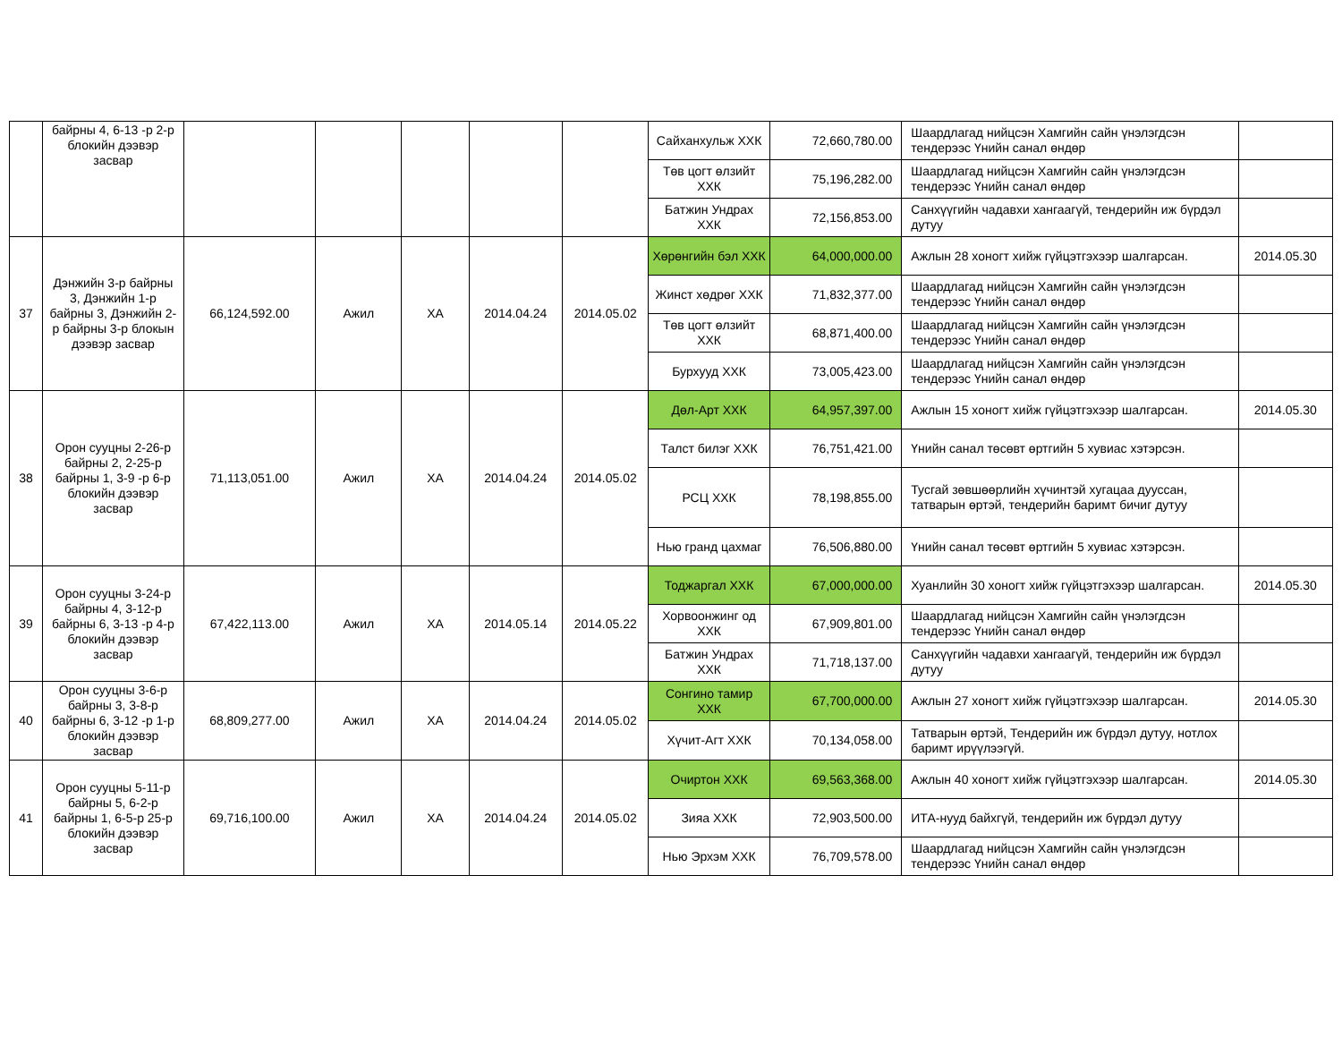| | байрны 4, 6-13 -р 2-р блокийн дээвэр засвар | | | | | | Сайханхульж ХХК | 72,660,780.00 | Шаардлагад нийцсэн Хамгийн сайн үнэлэгдсэн тендерээс Үнийн санал өндөр | |
| | | | | | | | Төв цогт өлзийт ХХК | 75,196,282.00 | Шаардлагад нийцсэн Хамгийн сайн үнэлэгдсэн тендерээс Үнийн санал өндөр | |
| | | | | | | | Батжин Ундрах ХХК | 72,156,853.00 | Санхүүгийн чадавхи хангаагүй, тендерийн иж бүрдэл дутуу | |
| 37 | Дэнжийн 3-р байрны 3, Дэнжийн 1-р байрны 3, Дэнжийн 2-р байрны 3-р блокын дээвэр засвар | 66,124,592.00 | Ажил | ХА | 2014.04.24 | 2014.05.02 | Хөрөнгийн бэл ХХК | 64,000,000.00 | Ажлын 28 хоногт хийж гүйцэтгэхээр шалгарсан. | 2014.05.30 |
| | | | | | | | Жинст хөдрөг ХХК | 71,832,377.00 | Шаардлагад нийцсэн Хамгийн сайн үнэлэгдсэн тендерээс Үнийн санал өндөр | |
| | | | | | | | Төв цогт өлзийт ХХК | 68,871,400.00 | Шаардлагад нийцсэн Хамгийн сайн үнэлэгдсэн тендерээс Үнийн санал өндөр | |
| | | | | | | | Бурхууд ХХК | 73,005,423.00 | Шаардлагад нийцсэн Хамгийн сайн үнэлэгдсэн тендерээс Үнийн санал өндөр | |
| 38 | Орон сууцны 2-26-р байрны 2, 2-25-р байрны 1, 3-9 -р 6-р блокийн дээвэр засвар | 71,113,051.00 | Ажил | ХА | 2014.04.24 | 2014.05.02 | Дөл-Арт ХХК | 64,957,397.00 | Ажлын 15 хоногт хийж гүйцэтгэхээр шалгарсан. | 2014.05.30 |
| | | | | | | | Талст билэг ХХК | 76,751,421.00 | Үнийн санал төсөвт өртгийн 5 хувиас хэтэрсэн. | |
| | | | | | | | РСЦ ХХК | 78,198,855.00 | Тусгай зөвшөөрлийн хүчинтэй хугацаа дууссан, татварын өртэй, тендерийн баримт бичиг дутуу | |
| | | | | | | | Нью гранд цахмаг | 76,506,880.00 | Үнийн санал төсөвт өртгийн 5 хувиас хэтэрсэн. | |
| 39 | Орон сууцны 3-24-р байрны 4, 3-12-р байрны 6, 3-13 -р 4-р блокийн дээвэр засвар | 67,422,113.00 | Ажил | ХА | 2014.05.14 | 2014.05.22 | Тоджаргал ХХК | 67,000,000.00 | Хуанлийн 30 хоногт хийж гүйцэтгэхээр шалгарсан. | 2014.05.30 |
| | | | | | | | Хорвоонжинг од ХХК | 67,909,801.00 | Шаардлагад нийцсэн Хамгийн сайн үнэлэгдсэн тендерээс Үнийн санал өндөр | |
| | | | | | | | Батжин Ундрах ХХК | 71,718,137.00 | Санхүүгийн чадавхи хангаагүй, тендерийн иж бүрдэл дутуу | |
| 40 | Орон сууцны 3-6-р байрны 3, 3-8-р байрны 6, 3-12 -р 1-р блокийн дээвэр засвар | 68,809,277.00 | Ажил | ХА | 2014.04.24 | 2014.05.02 | Сонгино тамир ХХК | 67,700,000.00 | Ажлын 27 хоногт хийж гүйцэтгэхээр шалгарсан. | 2014.05.30 |
| | | | | | | | Хүчит-Агт ХХК | 70,134,058.00 | Татварын өртэй, Тендерийн иж бүрдэл дутуу, нотлох баримт ирүүлээгүй. | |
| 41 | Орон сууцны 5-11-р байрны 5, 6-2-р байрны 1, 6-5-р 25-р блокийн дээвэр засвар | 69,716,100.00 | Ажил | ХА | 2014.04.24 | 2014.05.02 | Очиртон ХХК | 69,563,368.00 | Ажлын 40 хоногт хийж гүйцэтгэхээр шалгарсан. | 2014.05.30 |
| | | | | | | | Зияа ХХК | 72,903,500.00 | ИТА-нууд байхгүй, тендерийн иж бүрдэл дутуу | |
| | | | | | | | Нью Эрхэм ХХК | 76,709,578.00 | Шаардлагад нийцсэн Хамгийн сайн үнэлэгдсэн тендерээс Үнийн санал өндөр | |